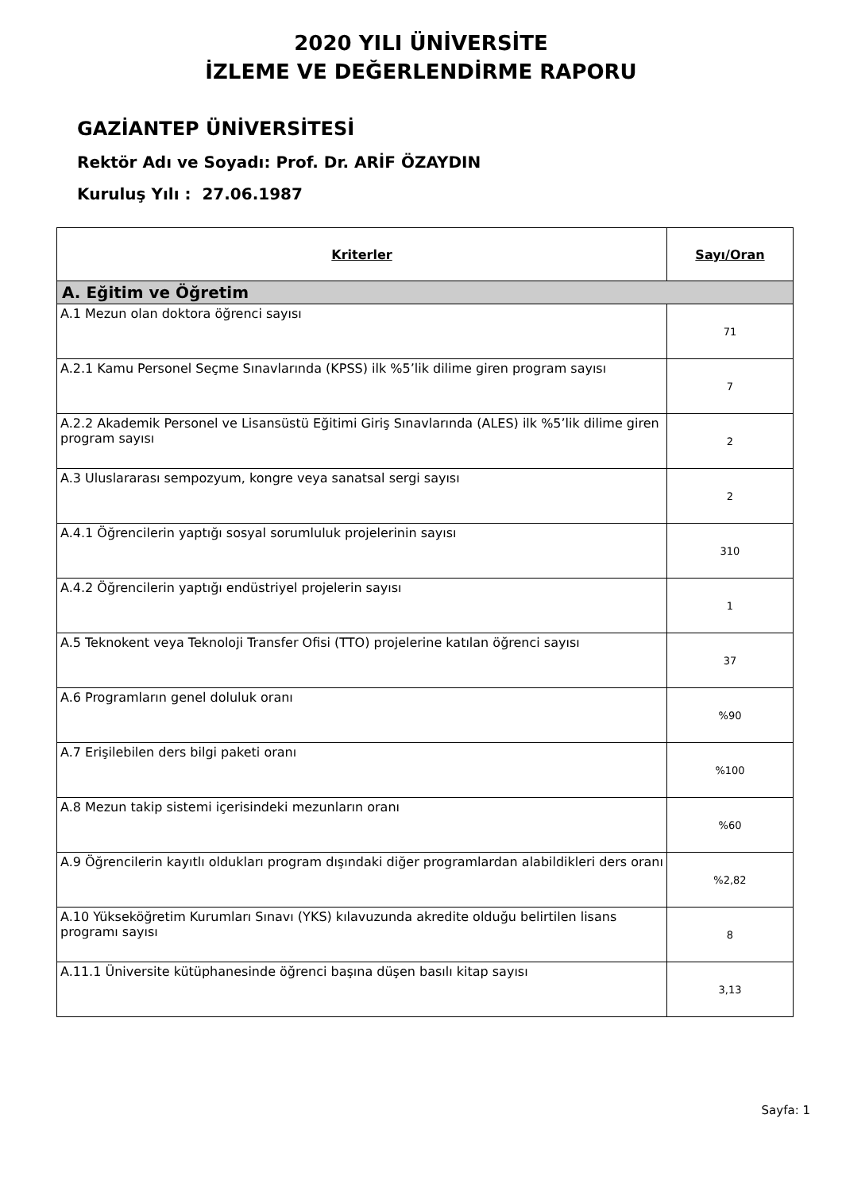2020 YILI ÜNİVERSİTE
İZLEME VE DEĞERLENDİRME RAPORU
GAZİANTEP ÜNİVERSİTESİ
Rektör Adı ve Soyadı: Prof. Dr. ARİF ÖZAYDIN
Kuruluş Yılı : 27.06.1987
| Kriterler | Sayı/Oran |
| --- | --- |
| A. Eğitim ve Öğretim | |
| A.1 Mezun olan doktora öğrenci sayısı | 71 |
| A.2.1 Kamu Personel Seçme Sınavlarında (KPSS) ilk %5’lik dilime giren program sayısı | 7 |
| A.2.2 Akademik Personel ve Lisansüstü Eğitimi Giriş Sınavlarında (ALES) ilk %5’lik dilime giren program sayısı | 2 |
| A.3 Uluslararası sempozyum, kongre veya sanatsal sergi sayısı | 2 |
| A.4.1 Öğrencilerin yaptığı sosyal sorumluluk projelerinin sayısı | 310 |
| A.4.2 Öğrencilerin yaptığı endüstriyel projelerin sayısı | 1 |
| A.5 Teknokent veya Teknoloji Transfer Ofisi (TTO) projelerine katılan öğrenci sayısı | 37 |
| A.6 Programların genel doluluk oranı | %90 |
| A.7 Erişilebilen ders bilgi paketi oranı | %100 |
| A.8 Mezun takip sistemi içerisindeki mezunların oranı | %60 |
| A.9 Öğrencilerin kayıtlı oldukları program dışındaki diğer programlardan alabildikleri ders oranı | %2,82 |
| A.10 Yükseköğretim Kurumları Sınavı (YKS) kılavuzunda akredite olduğu belirtilen lisans programı sayısı | 8 |
| A.11.1 Üniversite kütüphanesinde öğrenci başına düşen basılı kitap sayısı | 3,13 |
Sayfa: 1